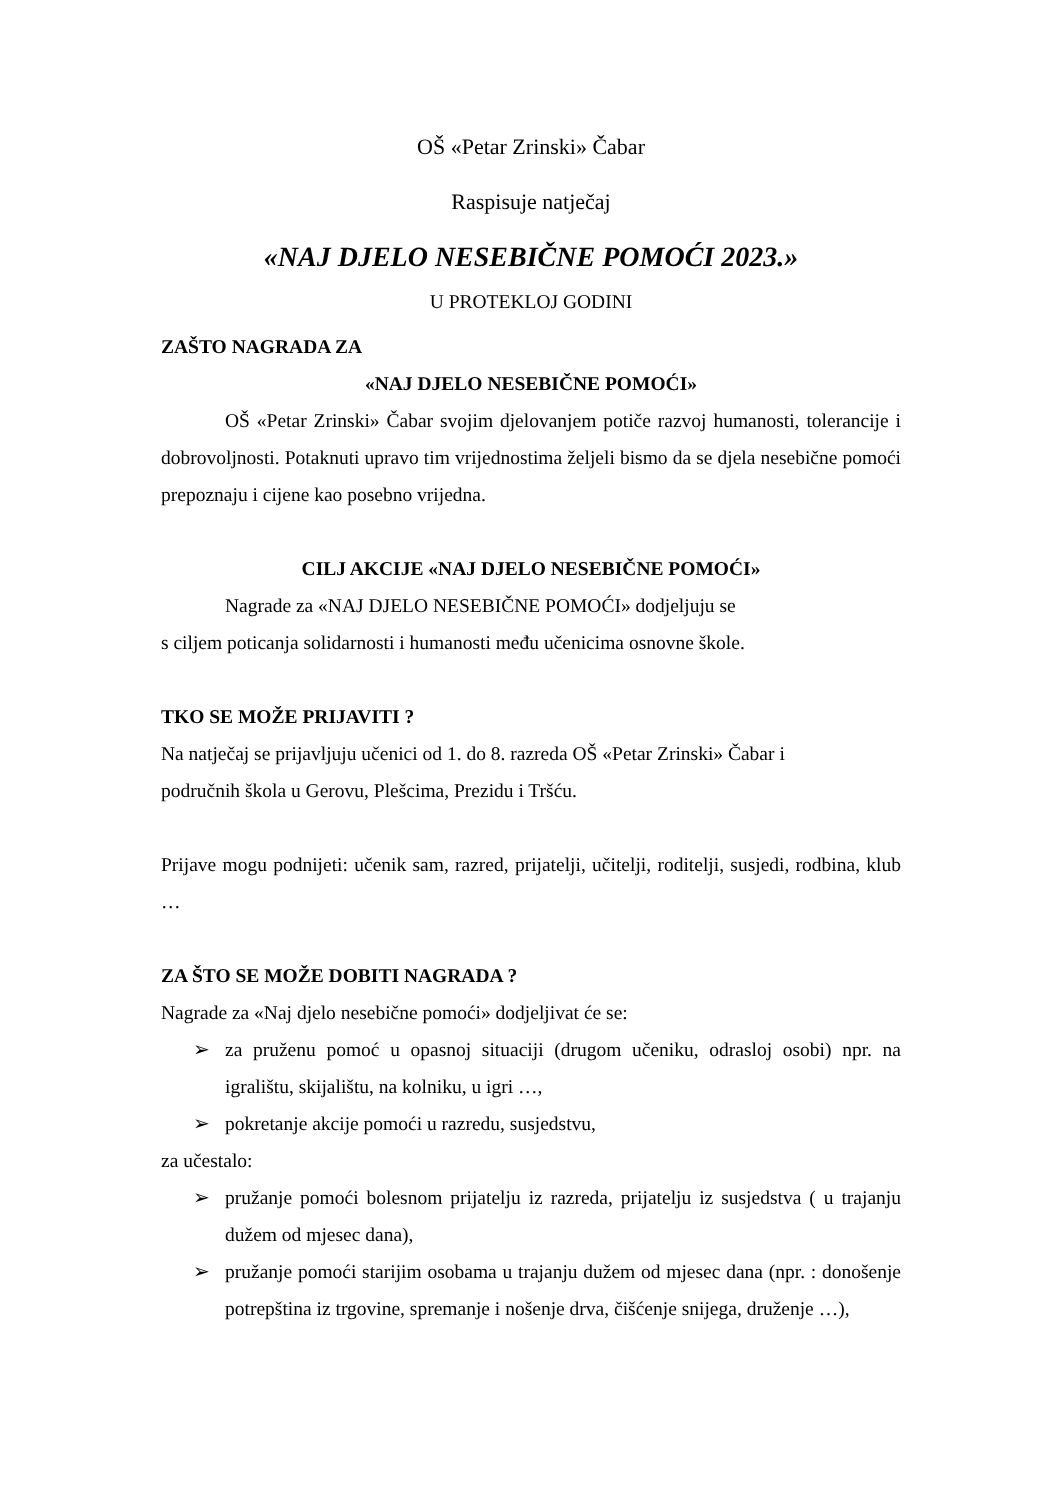OŠ «Petar Zrinski» Čabar
Raspisuje natječaj
«NAJ DJELO NESEBIČNE POMOĆI 2023.»
U PROTEKLOJ GODINI
ZAŠTO NAGRADA ZA
«NAJ DJELO NESEBIČNE POMOĆI»
OŠ «Petar Zrinski» Čabar svojim djelovanjem potiče razvoj humanosti, tolerancije i dobrovoljnosti. Potaknuti upravo tim vrijednostima željeli bismo da se djela nesebične pomoći prepoznaju i cijene kao posebno vrijedna.
CILJ AKCIJE «NAJ DJELO NESEBIČNE POMOĆI»
Nagrade za «NAJ DJELO NESEBIČNE POMOĆI» dodjeljuju se
s ciljem poticanja solidarnosti i humanosti među učenicima osnovne škole.
TKO SE MOŽE PRIJAVITI ?
Na natječaj se prijavljuju učenici od 1. do 8. razreda OŠ «Petar Zrinski» Čabar i
područnih škola u Gerovu, Plešcima, Prezidu i Tršću.
Prijave mogu podnijeti: učenik sam, razred, prijatelji, učitelji, roditelji, susjedi, rodbina, klub …
ZA ŠTO SE MOŽE DOBITI NAGRADA ?
Nagrade za «Naj djelo nesebične pomoći» dodjeljivat će se:
➢ za pruženu pomoć u opasnoj situaciji (drugom učeniku, odrasloj osobi) npr. na igralištu, skijalištu, na kolniku, u igri …,
➢ pokretanje akcije pomoći u razredu, susjedstvu,
za učestalo:
➢ pružanje pomoći bolesnom prijatelju iz razreda, prijatelju iz susjedstva ( u trajanju dužem od mjesec dana),
➢ pružanje pomoći starijim osobama u trajanju dužem od mjesec dana (npr. : donošenje potrepština iz trgovine, spremanje i nošenje drva, čišćenje snijega, druženje …),